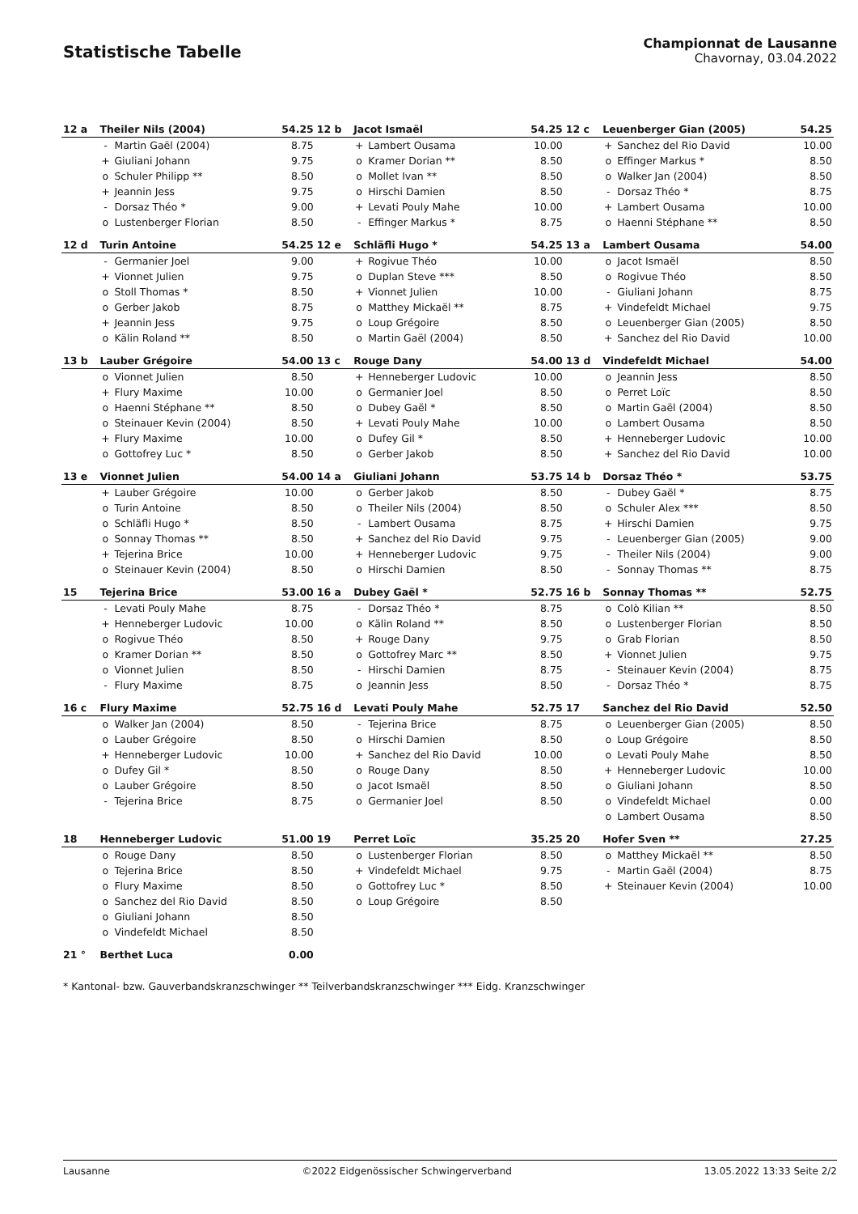Statistische Tabelle
Championnat de Lausanne
Chavornay, 03.04.2022
| 12 a | Theiler Nils (2004) | | 54.25 | 12 b | Jacot Ismaël | | 54.25 | 12 c | Leuenberger Gian (2005) | | 54.25 |
| | - | Martin Gaël (2004) | 8.75 | | + | Lambert Ousama | 10.00 | | + | Sanchez del Rio David | 10.00 |
| | + | Giuliani Johann | 9.75 | | o | Kramer Dorian ** | 8.50 | | o | Effinger Markus * | 8.50 |
| | o | Schuler Philipp ** | 8.50 | | o | Mollet Ivan ** | 8.50 | | o | Walker Jan (2004) | 8.50 |
| | + | Jeannin Jess | 9.75 | | o | Hirschi Damien | 8.50 | | - | Dorsaz Théo * | 8.75 |
| | - | Dorsaz Théo * | 9.00 | | + | Levati Pouly Mahe | 10.00 | | + | Lambert Ousama | 10.00 |
| | o | Lustenberger Florian | 8.50 | | - | Effinger Markus * | 8.75 | | o | Haenni Stéphane ** | 8.50 |
| 12 d | Turin Antoine | | 54.25 | 12 e | Schläfli Hugo * | | 54.25 | 13 a | Lambert Ousama | | 54.00 |
| | - | Germanier Joel | 9.00 | | + | Rogivue Théo | 10.00 | | o | Jacot Ismaël | 8.50 |
| | + | Vionnet Julien | 9.75 | | o | Duplan Steve *** | 8.50 | | o | Rogivue Théo | 8.50 |
| | o | Stoll Thomas * | 8.50 | | + | Vionnet Julien | 10.00 | | - | Giuliani Johann | 8.75 |
| | o | Gerber Jakob | 8.75 | | o | Matthey Mickaël ** | 8.75 | | + | Vindefeldt Michael | 9.75 |
| | + | Jeannin Jess | 9.75 | | o | Loup Grégoire | 8.50 | | o | Leuenberger Gian (2005) | 8.50 |
| | o | Kälin Roland ** | 8.50 | | o | Martin Gaël (2004) | 8.50 | | + | Sanchez del Rio David | 10.00 |
| 13 b | Lauber Grégoire | | 54.00 | 13 c | Rouge Dany | | 54.00 | 13 d | Vindefeldt Michael | | 54.00 |
| | o | Vionnet Julien | 8.50 | | + | Henneberger Ludovic | 10.00 | | o | Jeannin Jess | 8.50 |
| | + | Flury Maxime | 10.00 | | o | Germanier Joel | 8.50 | | o | Perret Loïc | 8.50 |
| | o | Haenni Stéphane ** | 8.50 | | o | Dubey Gaël * | 8.50 | | o | Martin Gaël (2004) | 8.50 |
| | o | Steinauer Kevin (2004) | 8.50 | | + | Levati Pouly Mahe | 10.00 | | o | Lambert Ousama | 8.50 |
| | + | Flury Maxime | 10.00 | | o | Dufey Gil * | 8.50 | | + | Henneberger Ludovic | 10.00 |
| | o | Gottofrey Luc * | 8.50 | | o | Gerber Jakob | 8.50 | | + | Sanchez del Rio David | 10.00 |
| 13 e | Vionnet Julien | | 54.00 | 14 a | Giuliani Johann | | 53.75 | 14 b | Dorsaz Théo * | | 53.75 |
| | + | Lauber Grégoire | 10.00 | | o | Gerber Jakob | 8.50 | | - | Dubey Gaël * | 8.75 |
| | o | Turin Antoine | 8.50 | | o | Theiler Nils (2004) | 8.50 | | o | Schuler Alex *** | 8.50 |
| | o | Schläfli Hugo * | 8.50 | | - | Lambert Ousama | 8.75 | | + | Hirschi Damien | 9.75 |
| | o | Sonnay Thomas ** | 8.50 | | + | Sanchez del Rio David | 9.75 | | - | Leuenberger Gian (2005) | 9.00 |
| | + | Tejerina Brice | 10.00 | | + | Henneberger Ludovic | 9.75 | | - | Theiler Nils (2004) | 9.00 |
| | o | Steinauer Kevin (2004) | 8.50 | | o | Hirschi Damien | 8.50 | | - | Sonnay Thomas ** | 8.75 |
| 15 | Tejerina Brice | | 53.00 | 16 a | Dubey Gaël * | | 52.75 | 16 b | Sonnay Thomas ** | | 52.75 |
| | - | Levati Pouly Mahe | 8.75 | | - | Dorsaz Théo * | 8.75 | | o | Colò Kilian ** | 8.50 |
| | + | Henneberger Ludovic | 10.00 | | o | Kälin Roland ** | 8.50 | | o | Lustenberger Florian | 8.50 |
| | o | Rogivue Théo | 8.50 | | + | Rouge Dany | 9.75 | | o | Grab Florian | 8.50 |
| | o | Kramer Dorian ** | 8.50 | | o | Gottofrey Marc ** | 8.50 | | + | Vionnet Julien | 9.75 |
| | o | Vionnet Julien | 8.50 | | - | Hirschi Damien | 8.75 | | - | Steinauer Kevin (2004) | 8.75 |
| | - | Flury Maxime | 8.75 | | o | Jeannin Jess | 8.50 | | - | Dorsaz Théo * | 8.75 |
| 16 c | Flury Maxime | | 52.75 | 16 d | Levati Pouly Mahe | | 52.75 | 17 | Sanchez del Rio David | | 52.50 |
| | o | Walker Jan (2004) | 8.50 | | - | Tejerina Brice | 8.75 | | o | Leuenberger Gian (2005) | 8.50 |
| | o | Lauber Grégoire | 8.50 | | o | Hirschi Damien | 8.50 | | o | Loup Grégoire | 8.50 |
| | + | Henneberger Ludovic | 10.00 | | + | Sanchez del Rio David | 10.00 | | o | Levati Pouly Mahe | 8.50 |
| | o | Dufey Gil * | 8.50 | | o | Rouge Dany | 8.50 | | + | Henneberger Ludovic | 10.00 |
| | o | Lauber Grégoire | 8.50 | | o | Jacot Ismaël | 8.50 | | o | Giuliani Johann | 8.50 |
| | - | Tejerina Brice | 8.75 | | o | Germanier Joel | 8.50 | | o | Vindefeldt Michael | 0.00 |
| | | | | | | | | | o | Lambert Ousama | 8.50 |
| 18 | Henneberger Ludovic | | 51.00 | 19 | Perret Loïc | | 35.25 | 20 | Hofer Sven ** | | 27.25 |
| | o | Rouge Dany | 8.50 | | o | Lustenberger Florian | 8.50 | | o | Matthey Mickaël ** | 8.50 |
| | o | Tejerina Brice | 8.50 | | + | Vindefeldt Michael | 9.75 | | - | Martin Gaël (2004) | 8.75 |
| | o | Flury Maxime | 8.50 | | o | Gottofrey Luc * | 8.50 | | + | Steinauer Kevin (2004) | 10.00 |
| | o | Sanchez del Rio David | 8.50 | | o | Loup Grégoire | 8.50 | | | | |
| | o | Giuliani Johann | 8.50 | | | | | | | | |
| | o | Vindefeldt Michael | 8.50 | | | | | | | | |
| 21 ° | Berthet Luca | | 0.00 | | | | | | | | |
* Kantonal- bzw. Gauverbandskranzschwinger ** Teilverbandskranzschwinger *** Eidg. Kranzschwinger
Lausanne ©2022 Eidgenössischer Schwingerverband 13.05.2022 13:33 Seite 2/2